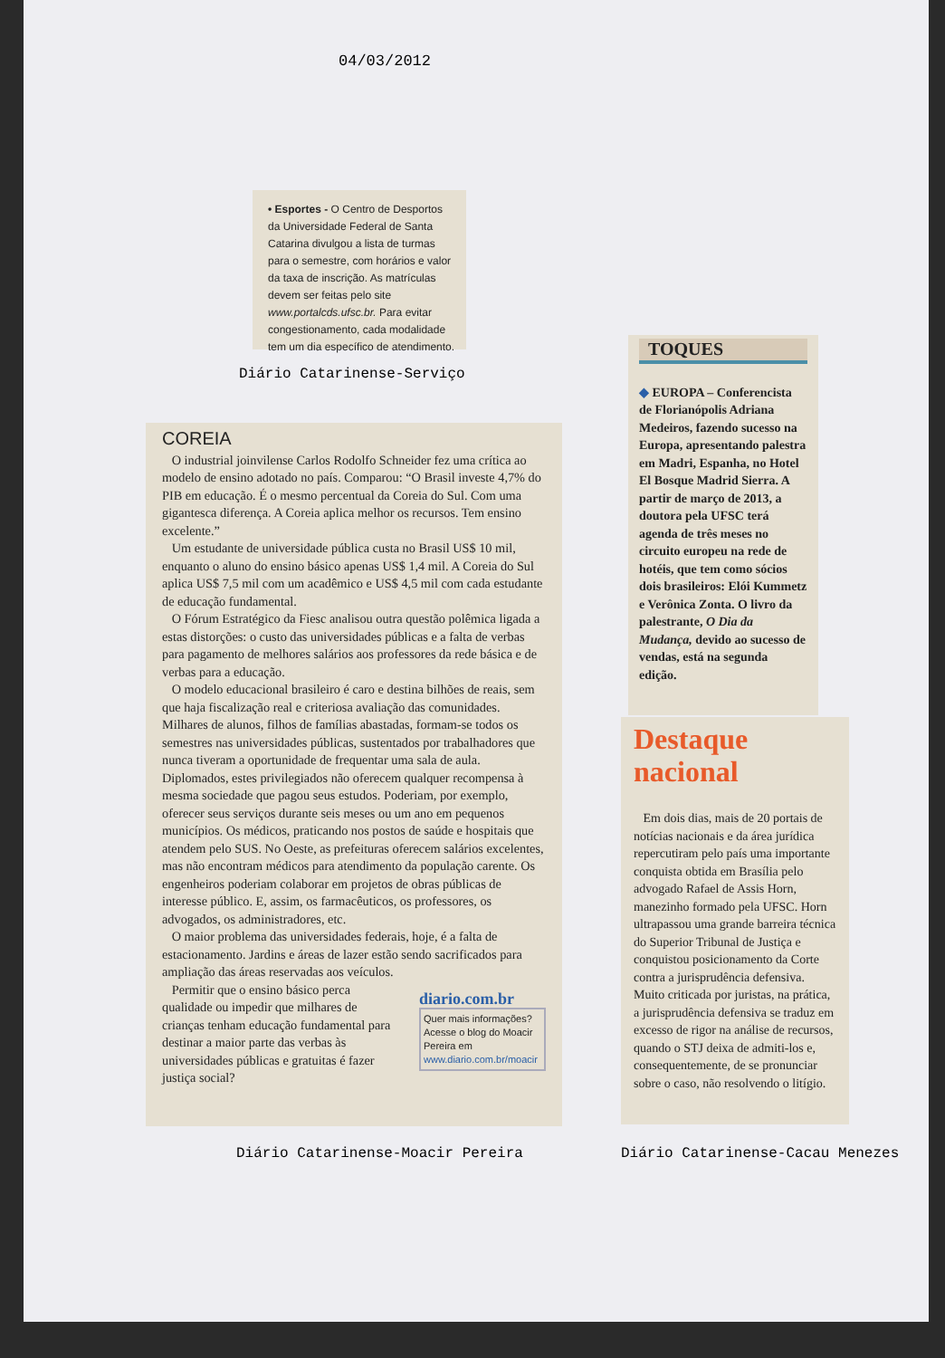04/03/2012
• Esportes - O Centro de Desportos da Universidade Federal de Santa Catarina divulgou a lista de turmas para o semestre, com horários e valor da taxa de inscrição. As matrículas devem ser feitas pelo site www.portalcds.ufsc.br. Para evitar congestionamento, cada modalidade tem um dia específico de atendimento.
Diário Catarinense-Serviço
COREIA
O industrial joinvilense Carlos Rodolfo Schneider fez uma crítica ao modelo de ensino adotado no país. Comparou: “O Brasil investe 4,7% do PIB em educação. É o mesmo percentual da Coreia do Sul. Com uma gigantesca diferença. A Coreia aplica melhor os recursos. Tem ensino excelente.”
Um estudante de universidade pública custa no Brasil US$ 10 mil, enquanto o aluno do ensino básico apenas US$ 1,4 mil. A Coreia do Sul aplica US$ 7,5 mil com um acadêmico e US$ 4,5 mil com cada estudante de educação fundamental.
O Fórum Estratégico da Fiesc analisou outra questão polêmica ligada a estas distorções: o custo das universidades públicas e a falta de verbas para pagamento de melhores salários aos professores da rede básica e de verbas para a educação.
O modelo educacional brasileiro é caro e destina bilhões de reais, sem que haja fiscalização real e criteriosa avaliação das comunidades. Milhares de alunos, filhos de famílias abastadas, formam-se todos os semestres nas universidades públicas, sustentados por trabalhadores que nunca tiveram a oportunidade de frequentar uma sala de aula. Diplomados, estes privilegiados não oferecem qualquer recompensa à mesma sociedade que pagou seus estudos. Poderiam, por exemplo, oferecer seus serviços durante seis meses ou um ano em pequenos municípios. Os médicos, praticando nos postos de saúde e hospitais que atendem pelo SUS. No Oeste, as prefeituras oferecem salários excelentes, mas não encontram médicos para atendimento da população carente. Os engenheiros poderiam colaborar em projetos de obras públicas de interesse público. E, assim, os farmacêuticos, os professores, os advogados, os administradores, etc.
O maior problema das universidades federais, hoje, é a falta de estacionamento. Jardins e áreas de lazer estão sendo sacrificados para ampliação das áreas reservadas aos veículos.
Permitir que o ensino básico perca qualidade ou impedir que milhares de crianças tenham educação fundamental para destinar a maior parte das verbas às universidades públicas e gratuitas é fazer justiça social?
diario.com.br
Quer mais informações? Acesse o blog do Moacir Pereira em www.diario.com.br/moacir
Diário Catarinense-Moacir Pereira
TOQUES
◆ EUROPA – Conferencista de Florianópolis Adriana Medeiros, fazendo sucesso na Europa, apresentando palestra em Madri, Espanha, no Hotel El Bosque Madrid Sierra. A partir de março de 2013, a doutora pela UFSC terá agenda de três meses no circuito europeu na rede de hotéis, que tem como sócios dois brasileiros: Elói Kummetz e Verônica Zonta. O livro da palestrante, O Dia da Mudança, devido ao sucesso de vendas, está na segunda edição.
Destaque
nacional
Em dois dias, mais de 20 portais de notícias nacionais e da área jurídica repercutiram pelo país uma importante conquista obtida em Brasília pelo advogado Rafael de Assis Horn, manezinho formado pela UFSC. Horn ultrapassou uma grande barreira técnica do Superior Tribunal de Justiça e conquistou posicionamento da Corte contra a jurisprudência defensiva. Muito criticada por juristas, na prática, a jurisprudência defensiva se traduz em excesso de rigor na análise de recursos, quando o STJ deixa de admiti-los e, consequentemente, de se pronunciar sobre o caso, não resolvendo o litígio.
Diário Catarinense-Cacau Menezes